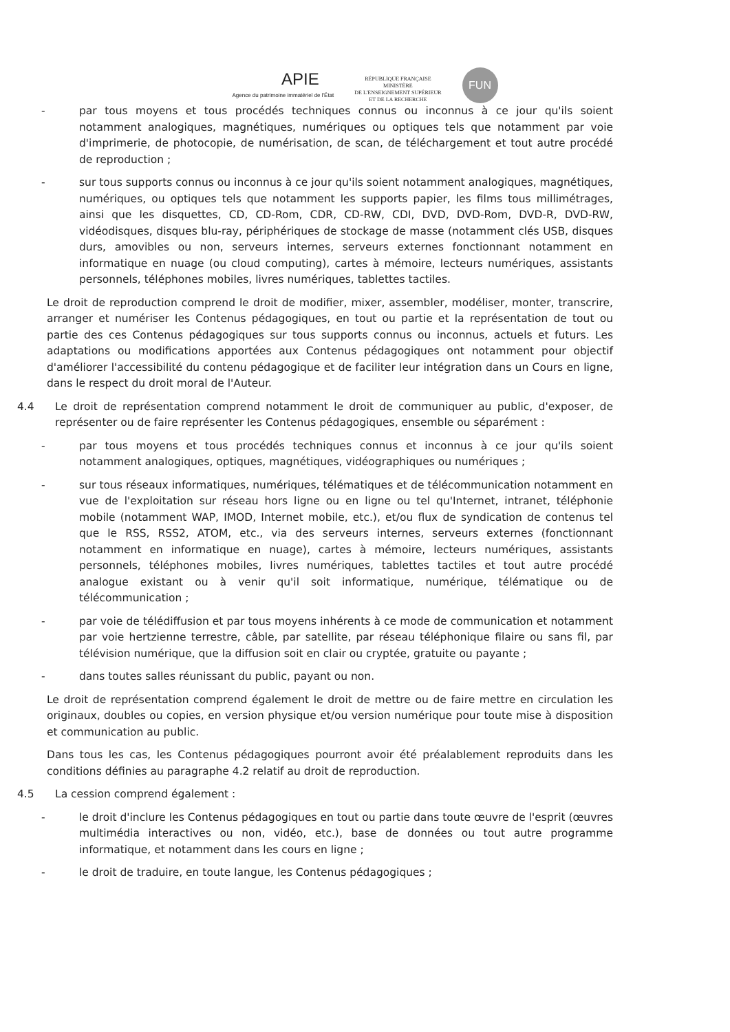APIE
Agence du patrimoine immatériel de l'État
RÉPUBLIQUE FRANÇAISE
MINISTÈRE
DE L'ENSEIGNEMENT SUPÉRIEUR
ET DE LA RECHERCHE
FUN
- par tous moyens et tous procédés techniques connus ou inconnus à ce jour qu'ils soient notamment analogiques, magnétiques, numériques ou optiques tels que notamment par voie d'imprimerie, de photocopie, de numérisation, de scan, de téléchargement et tout autre procédé de reproduction ;
- sur tous supports connus ou inconnus à ce jour qu'ils soient notamment analogiques, magnétiques, numériques, ou optiques tels que notamment les supports papier, les films tous millimétrages, ainsi que les disquettes, CD, CD-Rom, CDR, CD-RW, CDI, DVD, DVD-Rom, DVD-R, DVD-RW, vidéodisques, disques blu-ray, périphériques de stockage de masse (notamment clés USB, disques durs, amovibles ou non, serveurs internes, serveurs externes fonctionnant notamment en informatique en nuage (ou cloud computing), cartes à mémoire, lecteurs numériques, assistants personnels, téléphones mobiles, livres numériques, tablettes tactiles.
Le droit de reproduction comprend le droit de modifier, mixer, assembler, modéliser, monter, transcrire, arranger et numériser les Contenus pédagogiques, en tout ou partie et la représentation de tout ou partie des ces Contenus pédagogiques sur tous supports connus ou inconnus, actuels et futurs. Les adaptations ou modifications apportées aux Contenus pédagogiques ont notamment pour objectif d'améliorer l'accessibilité du contenu pédagogique et de faciliter leur intégration dans un Cours en ligne, dans le respect du droit moral de l'Auteur.
4.4 Le droit de représentation comprend notamment le droit de communiquer au public, d'exposer, de représenter ou de faire représenter les Contenus pédagogiques, ensemble ou séparément :
- par tous moyens et tous procédés techniques connus et inconnus à ce jour qu'ils soient notamment analogiques, optiques, magnétiques, vidéographiques ou numériques ;
- sur tous réseaux informatiques, numériques, télématiques et de télécommunication notamment en vue de l'exploitation sur réseau hors ligne ou en ligne ou tel qu'Internet, intranet, téléphonie mobile (notamment WAP, IMOD, Internet mobile, etc.), et/ou flux de syndication de contenus tel que le RSS, RSS2, ATOM, etc., via des serveurs internes, serveurs externes (fonctionnant notamment en informatique en nuage), cartes à mémoire, lecteurs numériques, assistants personnels, téléphones mobiles, livres numériques, tablettes tactiles et tout autre procédé analogue existant ou à venir qu'il soit informatique, numérique, télématique ou de télécommunication ;
- par voie de télédiffusion et par tous moyens inhérents à ce mode de communication et notamment par voie hertzienne terrestre, câble, par satellite, par réseau téléphonique filaire ou sans fil, par télévision numérique, que la diffusion soit en clair ou cryptée, gratuite ou payante ;
- dans toutes salles réunissant du public, payant ou non.
Le droit de représentation comprend également le droit de mettre ou de faire mettre en circulation les originaux, doubles ou copies, en version physique et/ou version numérique pour toute mise à disposition et communication au public.
Dans tous les cas, les Contenus pédagogiques pourront avoir été préalablement reproduits dans les conditions définies au paragraphe 4.2 relatif au droit de reproduction.
4.5 La cession comprend également :
- le droit d'inclure les Contenus pédagogiques en tout ou partie dans toute œuvre de l'esprit (œuvres multimédia interactives ou non, vidéo, etc.), base de données ou tout autre programme informatique, et notamment dans les cours en ligne ;
- le droit de traduire, en toute langue, les Contenus pédagogiques ;